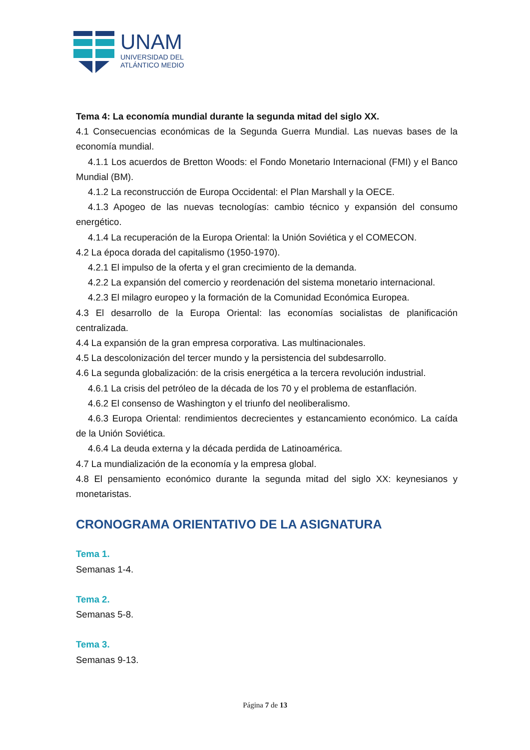UNAM
UNIVERSIDAD DEL
ATLÁNTICO MEDIO
Tema 4: La economía mundial durante la segunda mitad del siglo XX.
4.1 Consecuencias económicas de la Segunda Guerra Mundial. Las nuevas bases de la economía mundial.
4.1.1 Los acuerdos de Bretton Woods: el Fondo Monetario Internacional (FMI) y el Banco Mundial (BM).
4.1.2 La reconstrucción de Europa Occidental: el Plan Marshall y la OECE.
4.1.3 Apogeo de las nuevas tecnologías: cambio técnico y expansión del consumo energético.
4.1.4 La recuperación de la Europa Oriental: la Unión Soviética y el COMECON.
4.2 La época dorada del capitalismo (1950-1970).
4.2.1 El impulso de la oferta y el gran crecimiento de la demanda.
4.2.2 La expansión del comercio y reordenación del sistema monetario internacional.
4.2.3 El milagro europeo y la formación de la Comunidad Económica Europea.
4.3 El desarrollo de la Europa Oriental: las economías socialistas de planificación centralizada.
4.4 La expansión de la gran empresa corporativa. Las multinacionales.
4.5 La descolonización del tercer mundo y la persistencia del subdesarrollo.
4.6 La segunda globalización: de la crisis energética a la tercera revolución industrial.
4.6.1 La crisis del petróleo de la década de los 70 y el problema de estanflación.
4.6.2 El consenso de Washington y el triunfo del neoliberalismo.
4.6.3 Europa Oriental: rendimientos decrecientes y estancamiento económico. La caída de la Unión Soviética.
4.6.4 La deuda externa y la década perdida de Latinoamérica.
4.7 La mundialización de la economía y la empresa global.
4.8 El pensamiento económico durante la segunda mitad del siglo XX: keynesianos y monetaristas.
CRONOGRAMA ORIENTATIVO DE LA ASIGNATURA
Tema 1.
Semanas 1-4.
Tema 2.
Semanas 5-8.
Tema 3.
Semanas 9-13.
Página 7 de 13